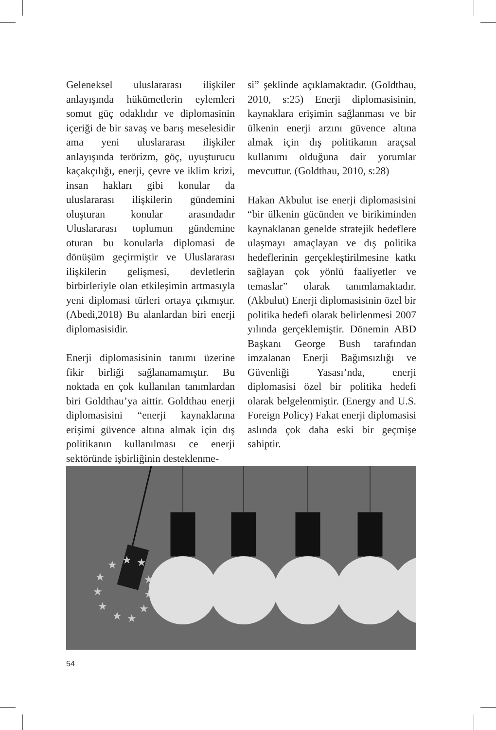Geleneksel uluslararası ilişkiler anlayışında hükümetlerin eylemleri somut güç odaklıdır ve diplomasinin içeriği de bir savaş ve barış meselesidir ama yeni uluslararası ilişkiler anlayışında terörizm, göç, uyuşturucu kaçakçılığı, enerji, çevre ve iklim krizi, insan hakları gibi konular da uluslararası ilişkilerin gündemini oluşturan konular arasındadır Uluslararası toplumun gündemine oturan bu konularla diplomasi de dönüşüm geçirmiştir ve Uluslararası ilişkilerin gelişmesi, devletlerin birbirleriyle olan etkileşimin artmasıyla yeni diplomasi türleri ortaya çıkmıştır. (Abedi,2018) Bu alanlardan biri enerji diplomasisidir.
Enerji diplomasisinin tanımı üzerine fikir birliği sağlanamamıştır. Bu noktada en çok kullanılan tanımlardan biri Goldthau’ya aittir. Goldthau enerji diplomasisini “enerji kaynaklarına erişimi güvence altına almak için dış politikanın kullanılması ce enerji sektöründe işbirliğinin desteklenme-
si” şeklinde açıklamaktadır. (Goldthau, 2010, s:25) Enerji diplomasisinin, kaynaklara erişimin sağlanması ve bir ülkenin enerji arzını güvence altına almak için dış politikanın araçsal kullanımı olduğuna dair yorumlar mevcuttur. (Goldthau, 2010, s:28)
Hakan Akbulut ise enerji diplomasisini “bir ülkenin gücünden ve birikiminden kaynaklanan genelde stratejik hedeflere ulaşmayı amaçlayan ve dış politika hedeflerinin gerçekleştirilmesine katkı sağlayan çok yönlü faaliyetler ve temaslar” olarak tanımlamaktadır. (Akbulut) Enerji diplomasisinin özel bir politika hedefi olarak belirlenmesi 2007 yılında gerçeklemiştir. Dönemin ABD Başkanı George Bush tarafından imzalanan Enerji Bağımsızlığı ve Güvenliği Yasası’nda, enerji diplomasisi özel bir politika hedefi olarak belgelenmiştir. (Energy and U.S. Foreign Policy) Fakat enerji diplomasisi aslında çok daha eski bir geçmişe sahiptir.
★
★
★
★
★
★
★
★
★
★
★
54